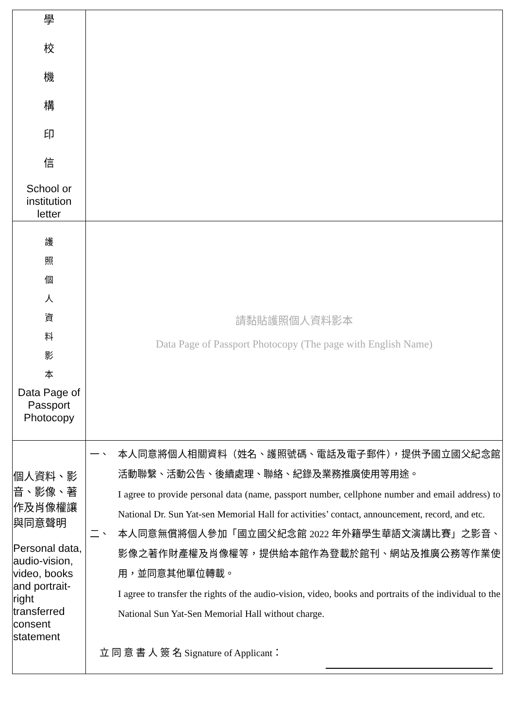| 學 校 機 構 印 信 School or institution letter | |
| 護 照 個 人 資 料 影 本 Data Page of Passport Photocopy | 請黏貼護照個人資料影本 Data Page of Passport Photocopy (The page with English Name) |
| 個人資料、影音、影像、著作及肖像權讓與同意聲明 Personal data, audio-vision, video, books and portrait-right transferred consent statement | 一、 本人同意將個人相關資料（姓名、護照號碼、電話及電子郵件），提供予國立國父紀念館活動聯繫、活動公告、後續處理、聯絡、紀錄及業務推廣使用等用途。 I agree to provide personal data (name, passport number, cellphone number and email address) to National Dr. Sun Yat-sen Memorial Hall for activities’ contact, announcement, record, and etc. 二、 本人同意無償將個人參加「國立國父紀念館 2022 年外籍學生華語文演講比賽」之影音、影像之著作財產權及肖像權等，提供給本館作為登載於館刊、網站及推廣公務等作業使用，並同意其他單位轉載。 I agree to transfer the rights of the audio-vision, video, books and portraits of the individual to the National Sun Yat-Sen Memorial Hall without charge. 立 同 意 書 人 簽 名 Signature of Applicant： |